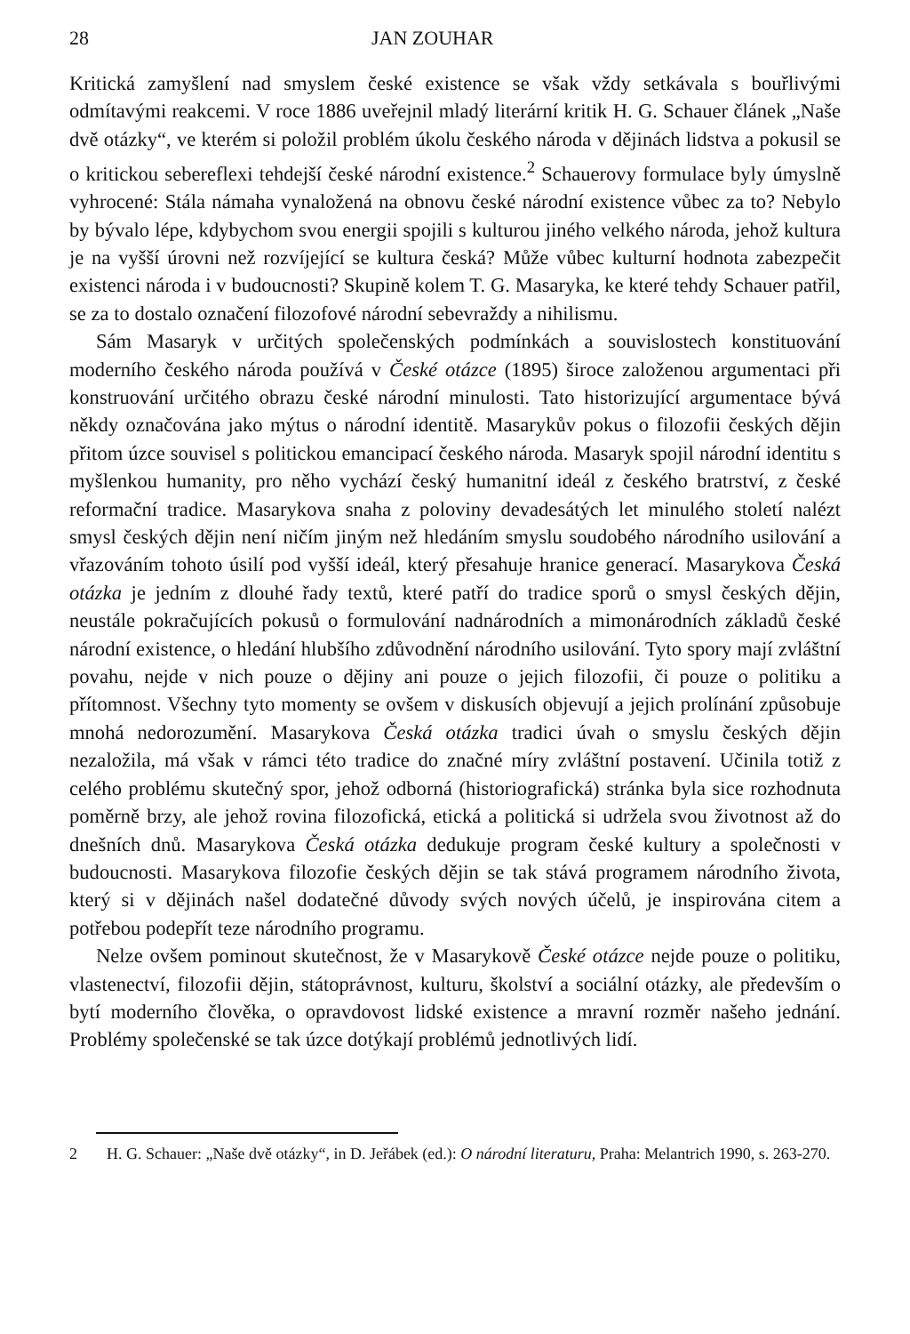28 JAN ZOUHAR
Kritická zamyšlení nad smyslem české existence se však vždy setkávala s bouřlivými odmítavými reakcemi. V roce 1886 uveřejnil mladý literární kritik H. G. Schauer článek „Naše dvě otázky“, ve kterém si položil problém úkolu českého národa v dějinách lidstva a pokusil se o kritickou sebereflexi tehdejší české národní existence.<sup>2</sup> Schauerovy formulace byly úmyslně vyhrocené: Stála námaha vynaložená na obnovu české národní existence vůbec za to? Nebylo by bývalo lépe, kdybychom svou energii spojili s kulturou jiného velkého národa, jehož kultura je na vyšší úrovni než rozvíjející se kultura česká? Může vůbec kulturní hodnota zabezpečit existenci národa i v budoucnosti? Skupině kolem T. G. Masaryka, ke které tehdy Schauer patřil, se za to dostalo označení filozofové národní sebevraždy a nihilismu.
Sám Masaryk v určitých společenských podmínkách a souvislostech konstituování moderního českého národa používá v České otázce (1895) široce založenou argumentaci při konstruování určitého obrazu české národní minulosti. Tato historizující argumentace bývá někdy označována jako mýtus o národní identitě. Masarykův pokus o filozofii českých dějin přitom úzce souvisel s politickou emancipací českého národa. Masaryk spojil národní identitu s myšlenkou humanity, pro něho vychází český humanitní ideál z českého bratrství, z české reformační tradice. Masarykova snaha z poloviny devadesátých let minulého století nalézt smysl českých dějin není ničím jiným než hledáním smyslu soudobého národního usilování a vřazováním tohoto úsilí pod vyšší ideál, který přesahuje hranice generací. Masarykova Česká otázka je jedním z dlouhé řady textů, které patří do tradice sporů o smysl českých dějin, neustále pokračujících pokusů o formulování nadnárodních a mimonárodních základů české národní existence, o hledání hlubšího zdůvodnění národního usilování. Tyto spory mají zvláštní povahu, nejde v nich pouze o dějiny ani pouze o jejich filozofii, či pouze o politiku a přítomnost. Všechny tyto momenty se ovšem v diskusích objevují a jejich prolínání způsobuje mnohá nedorozumění. Masarykova Česká otázka tradici úvah o smyslu českých dějin nezaložila, má však v rámci této tradice do značné míry zvláštní postavení. Učinila totiž z celého problému skutečný spor, jehož odborná (historiografická) stránka byla sice rozhodnuta poměrně brzy, ale jehož rovina filozofická, etická a politická si udržela svou životnost až do dnešních dnů. Masarykova Česká otázka dedukuje program české kultury a společnosti v budoucnosti. Masarykova filozofie českých dějin se tak stává programem národního života, který si v dějinách našel dodatečné důvody svých nových účelů, je inspirována citem a potřebou podepřít teze národního programu.
Nelze ovšem pominout skutečnost, že v Masarykově České otázce nejde pouze o politiku, vlastenectví, filozofii dějin, státoprávnost, kulturu, školství a sociální otázky, ale především o bytí moderního člověka, o opravdovost lidské existence a mravní rozměr našeho jednání. Problémy společenské se tak úzce dotýkají problémů jednotlivých lidí.
2 H. G. Schauer: „Naše dvě otázky“, in D. Jeřábek (ed.): O národní literaturu, Praha: Melantrich 1990, s. 263-270.